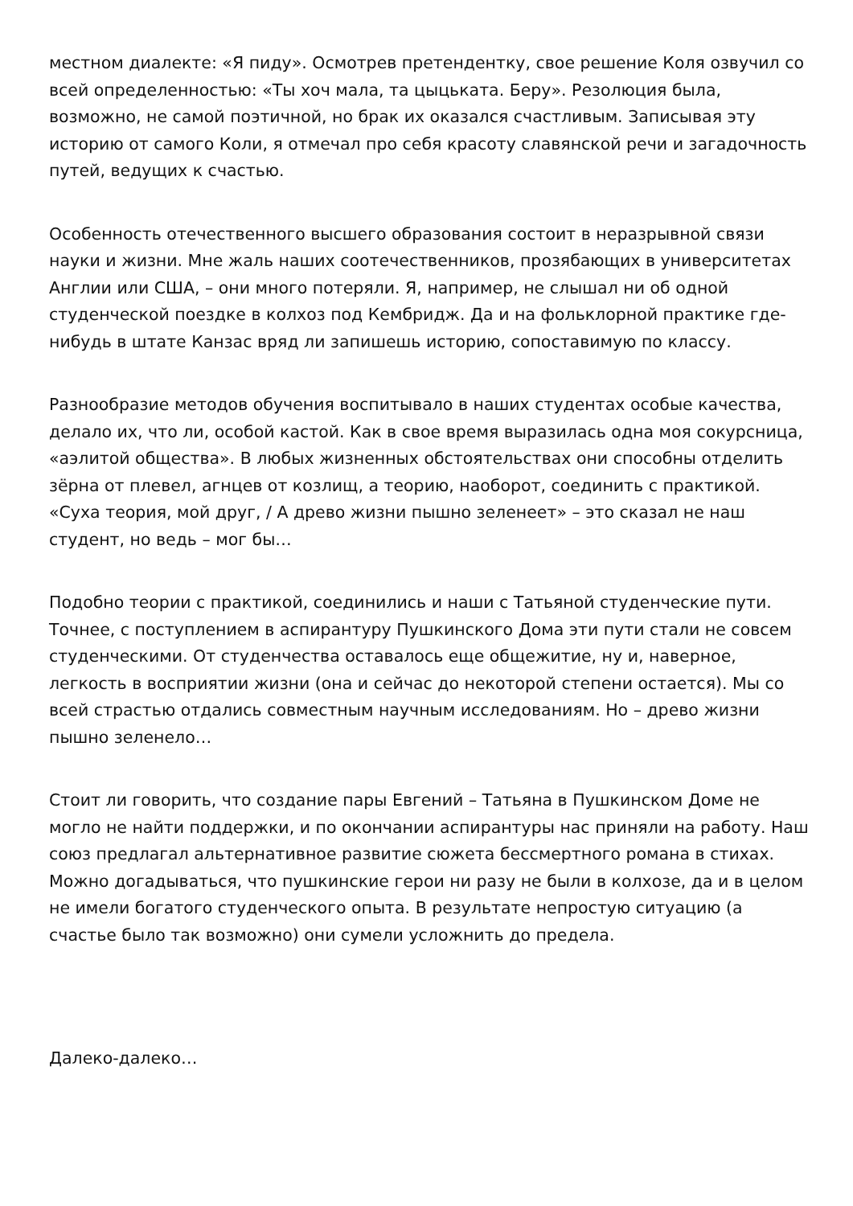местном диалекте: «Я пиду». Осмотрев претендентку, свое решение Коля озвучил со всей определенностью: «Ты хоч мала, та цыцьката. Беру». Резолюция была, возможно, не самой поэтичной, но брак их оказался счастливым. Записывая эту историю от самого Коли, я отмечал про себя красоту славянской речи и загадочность путей, ведущих к счастью.
Особенность отечественного высшего образования состоит в неразрывной связи науки и жизни. Мне жаль наших соотечественников, прозябающих в университетах Англии или США, – они много потеряли. Я, например, не слышал ни об одной студенческой поездке в колхоз под Кембридж. Да и на фольклорной практике где-нибудь в штате Канзас вряд ли запишешь историю, сопоставимую по классу.
Разнообразие методов обучения воспитывало в наших студентах особые качества, делало их, что ли, особой кастой. Как в свое время выразилась одна моя сокурсница, «аэлитой общества». В любых жизненных обстоятельствах они способны отделить зёрна от плевел, агнцев от козлищ, а теорию, наоборот, соединить с практикой. «Суха теория, мой друг, / А древо жизни пышно зеленеет» – это сказал не наш студент, но ведь – мог бы…
Подобно теории с практикой, соединились и наши с Татьяной студенческие пути. Точнее, с поступлением в аспирантуру Пушкинского Дома эти пути стали не совсем студенческими. От студенчества оставалось еще общежитие, ну и, наверное, легкость в восприятии жизни (она и сейчас до некоторой степени остается). Мы со всей страстью отдались совместным научным исследованиям. Но – древо жизни пышно зеленело…
Стоит ли говорить, что создание пары Евгений – Татьяна в Пушкинском Доме не могло не найти поддержки, и по окончании аспирантуры нас приняли на работу. Наш союз предлагал альтернативное развитие сюжета бессмертного романа в стихах. Можно догадываться, что пушкинские герои ни разу не были в колхозе, да и в целом не имели богатого студенческого опыта. В результате непростую ситуацию (а счастье было так возможно) они сумели усложнить до предела.
Далеко-далеко…